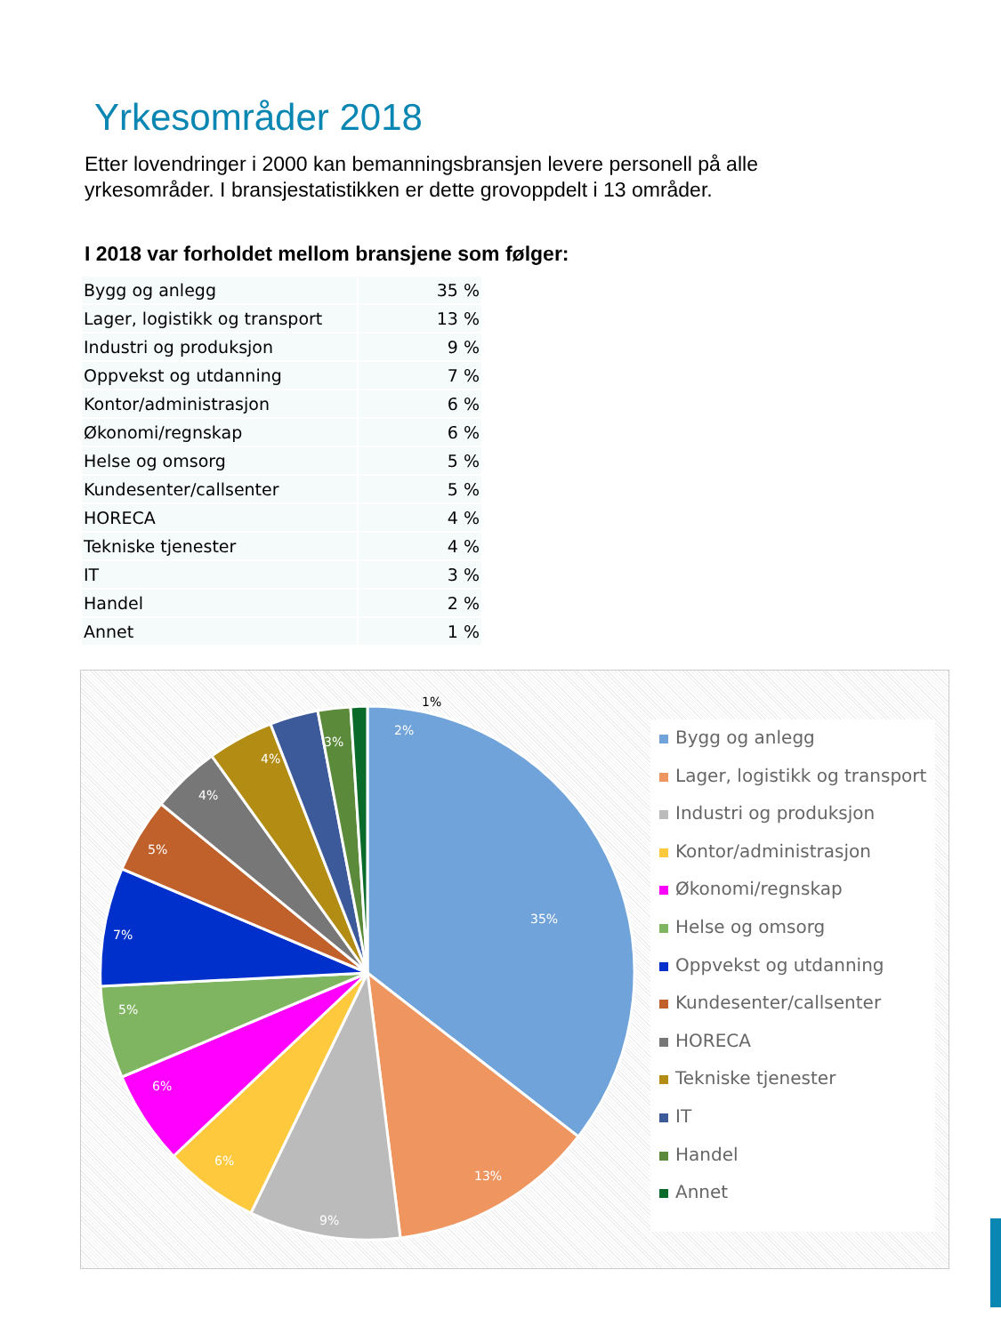Yrkesområder 2018
Etter lovendringer i 2000 kan bemanningsbransjen levere personell på alle yrkesområder. I bransjestatistikken er dette grovoppdelt i 13 områder.
I 2018 var forholdet mellom bransjene som følger:
| Bygg og anlegg | 35 % |
| Lager, logistikk og transport | 13 % |
| Industri og produksjon | 9 % |
| Oppvekst og utdanning | 7 % |
| Kontor/administrasjon | 6 % |
| Økonomi/regnskap | 6 % |
| Helse og omsorg | 5 % |
| Kundesenter/callsenter | 5 % |
| HORECA | 4 % |
| Tekniske tjenester | 4 % |
| IT | 3 % |
| Handel | 2 % |
| Annet | 1 % |
35%
13%
9%
6%
6%
5%
7%
5%
4%
4%
3%
2%
1%
Bygg og anlegg
Lager, logistikk og transport
Industri og produksjon
Kontor/administrasjon
Økonomi/regnskap
Helse og omsorg
Oppvekst og utdanning
Kundesenter/callsenter
HORECA
Tekniske tjenester
IT
Handel
Annet